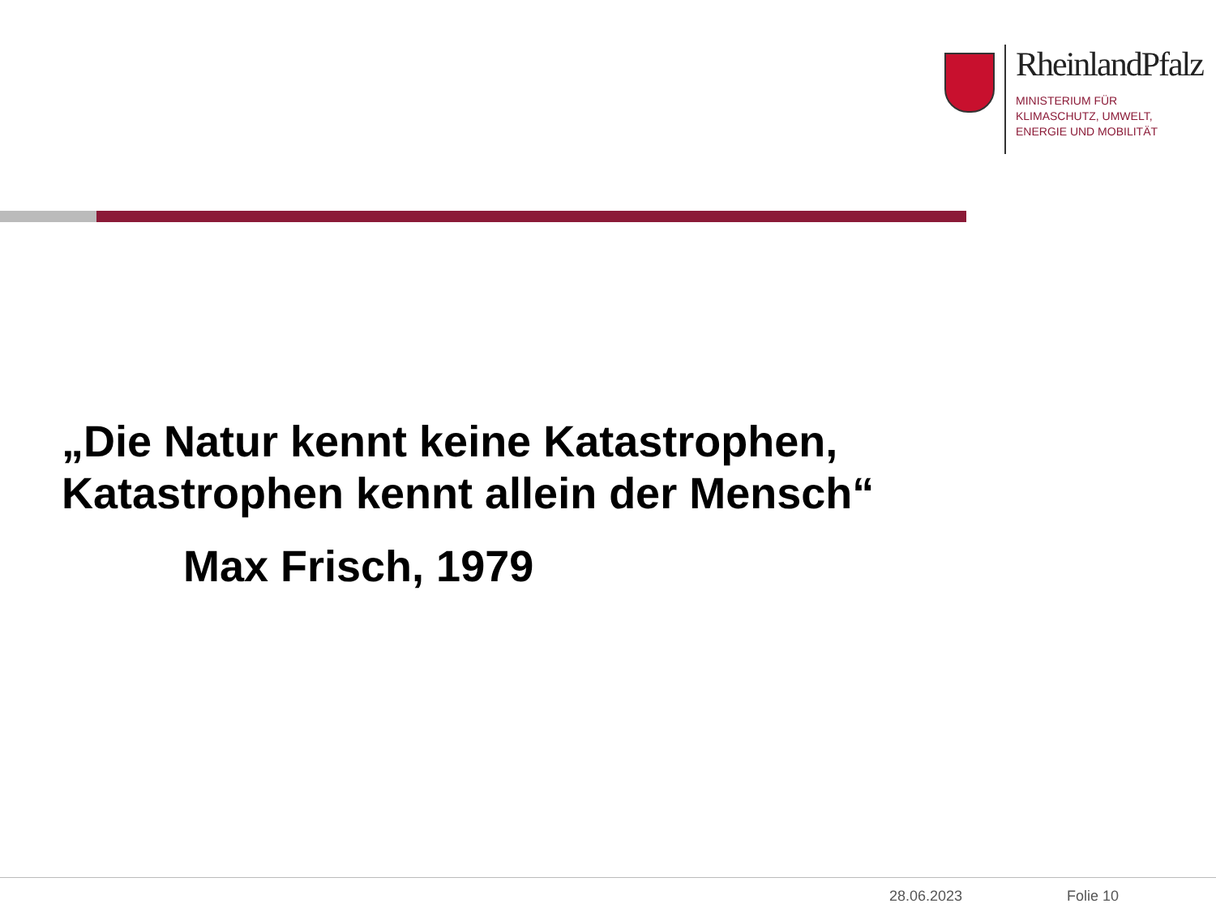RheinlandPfalz
MINISTERIUM FÜR
KLIMASCHUTZ, UMWELT,
ENERGIE UND MOBILITÄT
„Die Natur kennt keine Katastrophen,
Katastrophen kennt allein der Mensch“
Max Frisch, 1979
28.06.2023 Folie 10